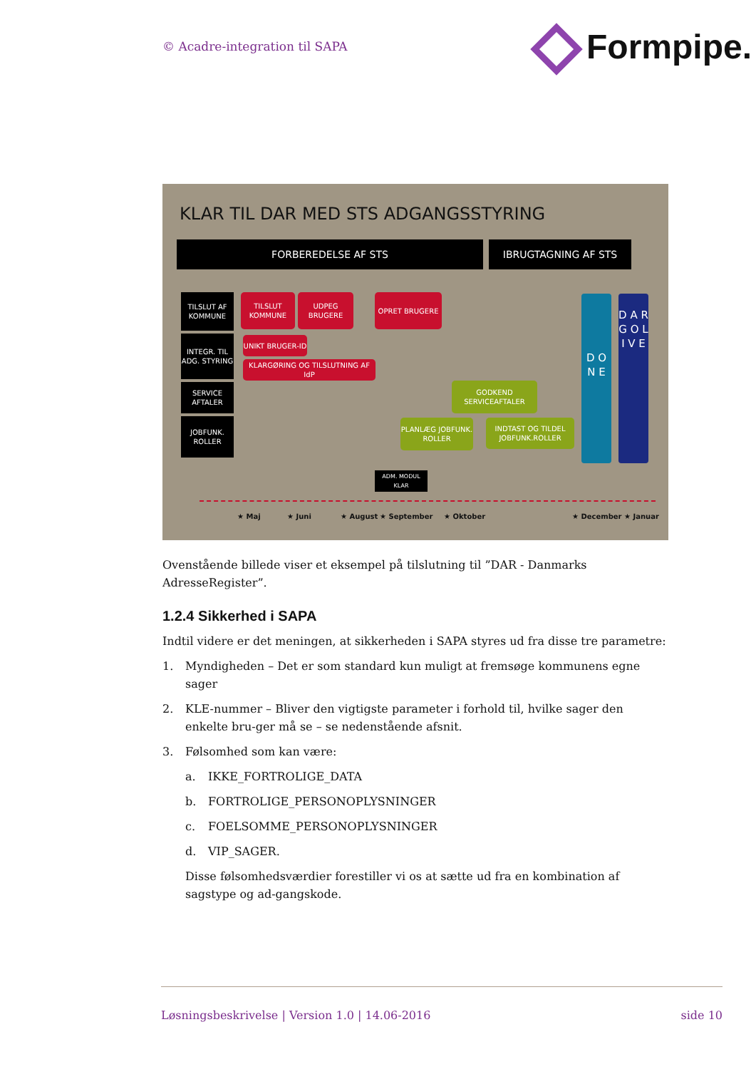© Acadre-integration til SAPA Formpipe.
KLAR TIL DAR MED STS ADGANGSSTYRING
FORBEREDELSE AF STS IBRUGTAGNING AF STS
TILSLUT AF KOMMUNE
INTEGR. TIL ADG. STYRING
SERVICE AFTALER
JOBFUNK. ROLLER
TILSLUT KOMMUNE
UDPEG BRUGERE OPRET BRUGERE
UNIKT BRUGER-ID
KLARGØRING OG TILSLUTNING AF IdP
GODKEND SERVICEAFTALER
PLANLÆG JOBFUNK. ROLLER
INDTAST OG TILDEL JOBFUNK.ROLLER
D O N E
D A R G O L I V E
ADM. MODUL KLAR
★ Maj ★ Juni ★ August ★ September ★ Oktober ★ December ★ Januar
Ovenstående billede viser et eksempel på tilslutning til ”DAR - Danmarks AdresseRegister”.
1.2.4 Sikkerhed i SAPA
Indtil videre er det meningen, at sikkerheden i SAPA styres ud fra disse tre parametre:
1. Myndigheden – Det er som standard kun muligt at fremsøge kommunens egne sager
2. KLE-nummer – Bliver den vigtigste parameter i forhold til, hvilke sager den enkelte bru-ger må se – se nedenstående afsnit.
3. Følsomhed som kan være:
a. IKKE_FORTROLIGE_DATA
b. FORTROLIGE_PERSONOPLYSNINGER
c. FOELSOMME_PERSONOPLYSNINGER
d. VIP_SAGER.
Disse følsomhedsværdier forestiller vi os at sætte ud fra en kombination af sagstype og ad-gangskode.
Løsningsbeskrivelse | Version 1.0 | 14.06-2016 side 10